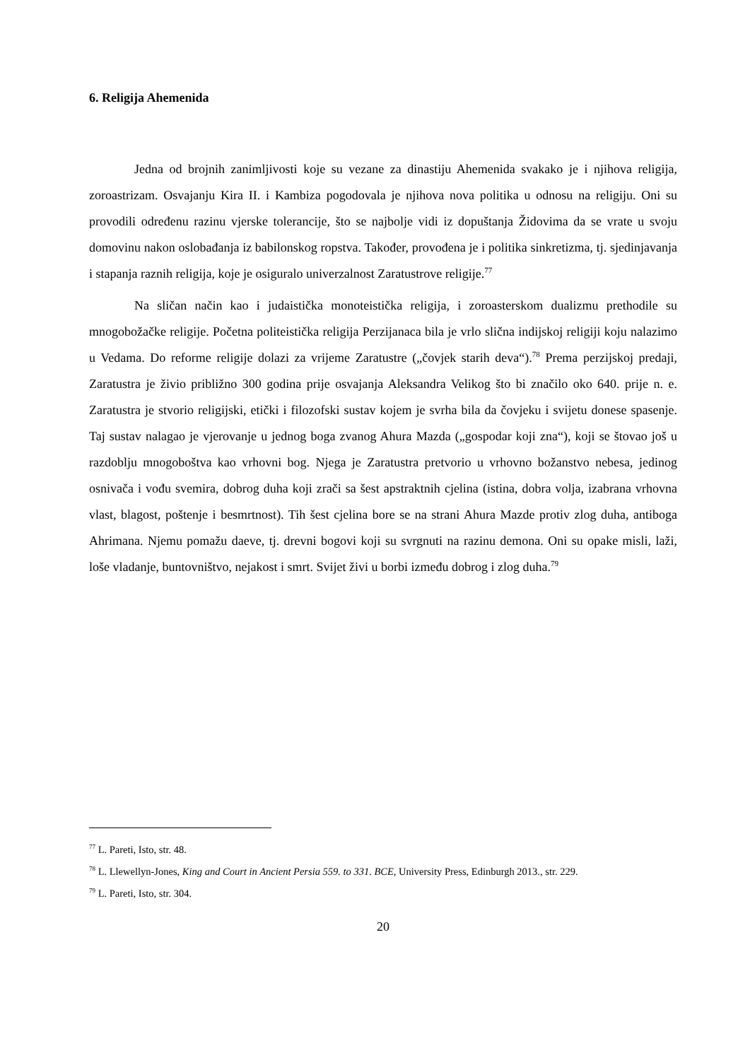6. Religija Ahemenida
Jedna od brojnih zanimljivosti koje su vezane za dinastiju Ahemenida svakako je i njihova religija, zoroastrizam. Osvajanju Kira II. i Kambiza pogodovala je njihova nova politika u odnosu na religiju. Oni su provodili određenu razinu vjerske tolerancije, što se najbolje vidi iz dopuštanja Židovima da se vrate u svoju domovinu nakon oslobađanja iz babilonskog ropstva. Također, provođena je i politika sinkretizma, tj. sjedinjavanja i stapanja raznih religija, koje je osiguralo univerzalnost Zaratustrove religije.<sup>77</sup>
Na sličan način kao i judaistička monoteistička religija, i zoroasterskom dualizmu prethodile su mnogobožačke religije. Početna politeistička religija Perzijanaca bila je vrlo slična indijskoj religiji koju nalazimo u Vedama. Do reforme religije dolazi za vrijeme Zaratustre („čovjek starih deva“).<sup>78</sup> Prema perzijskoj predaji, Zaratustra je živio približno 300 godina prije osvajanja Aleksandra Velikog što bi značilo oko 640. prije n. e. Zaratustra je stvorio religijski, etički i filozofski sustav kojem je svrha bila da čovjeku i svijetu donese spasenje. Taj sustav nalagao je vjerovanje u jednog boga zvanog Ahura Mazda („gospodar koji zna“), koji se štovao još u razdoblju mnogoboštva kao vrhovni bog. Njega je Zaratustra pretvorio u vrhovno božanstvo nebesa, jedinog osnivača i vođu svemira, dobrog duha koji zrači sa šest apstraktnih cjelina (istina, dobra volja, izabrana vrhovna vlast, blagost, poštenje i besmrtnost). Tih šest cjelina bore se na strani Ahura Mazde protiv zlog duha, antiboga Ahrimana. Njemu pomažu daeve, tj. drevni bogovi koji su svrgnuti na razinu demona. Oni su opake misli, laži, loše vladanje, buntovništvo, nejakost i smrt. Svijet živi u borbi između dobrog i zlog duha.<sup>79</sup>
<sup>77</sup> L. Pareti, Isto, str. 48.
<sup>78</sup> L. Llewellyn-Jones, King and Court in Ancient Persia 559. to 331. BCE, University Press, Edinburgh 2013., str. 229.
<sup>79</sup> L. Pareti, Isto, str. 304.
20